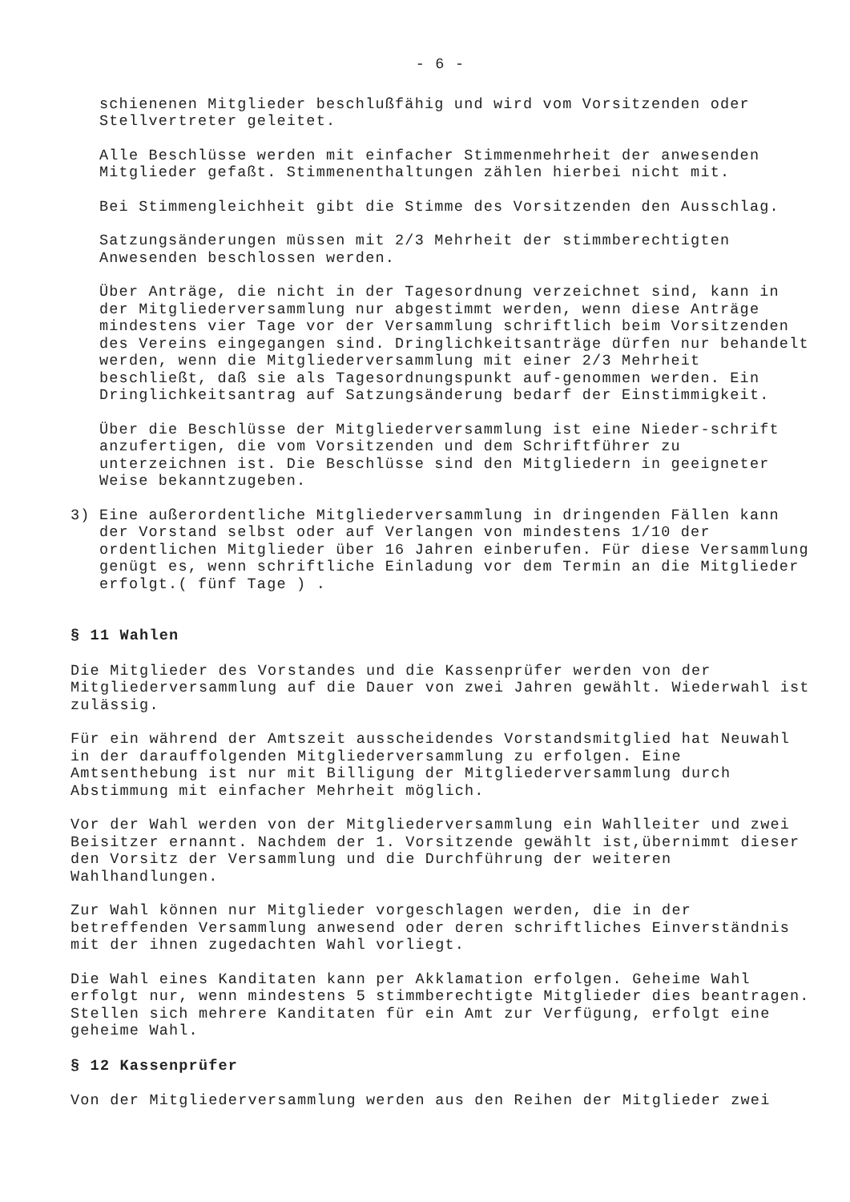- 6 -
schienenen Mitglieder beschlußfähig und wird vom Vorsitzenden oder Stellvertreter geleitet.
Alle Beschlüsse werden mit einfacher Stimmenmehrheit der anwesenden Mitglieder gefaßt. Stimmenenthaltungen zählen hierbei nicht mit.
Bei Stimmengleichheit gibt die Stimme des Vorsitzenden den Ausschlag.
Satzungsänderungen müssen mit 2/3 Mehrheit der stimmberechtigten Anwesenden beschlossen werden.
Über Anträge, die nicht in der Tagesordnung verzeichnet sind, kann in der Mitgliederversammlung nur abgestimmt werden, wenn diese Anträge mindestens vier Tage vor der Versammlung schriftlich beim Vorsitzenden des Vereins eingegangen sind. Dringlichkeitsanträge dürfen nur behandelt werden, wenn die Mitgliederversammlung mit einer 2/3 Mehrheit beschließt, daß sie als Tagesordnungspunkt auf-genommen werden. Ein Dringlichkeitsantrag auf Satzungsänderung bedarf der Einstimmigkeit.
Über die Beschlüsse der Mitgliederversammlung ist eine Nieder-schrift anzufertigen, die vom Vorsitzenden und dem Schriftführer zu unterzeichnen ist. Die Beschlüsse sind den Mitgliedern in geeigneter Weise bekanntzugeben.
3) Eine außerordentliche Mitgliederversammlung in dringenden Fällen kann der Vorstand selbst oder auf Verlangen von mindestens 1/10 der ordentlichen Mitglieder über 16 Jahren einberufen. Für diese Versammlung genügt es, wenn schriftliche Einladung vor dem Termin an die Mitglieder erfolgt.( fünf Tage ) .
§ 11 Wahlen
Die Mitglieder des Vorstandes und die Kassenprüfer werden von der Mitgliederversammlung auf die Dauer von zwei Jahren gewählt. Wiederwahl ist zulässig.
Für ein während der Amtszeit ausscheidendes Vorstandsmitglied hat Neuwahl in der darauffolgenden Mitgliederversammlung zu erfolgen. Eine Amtsenthebung ist nur mit Billigung der Mitgliederversammlung durch Abstimmung mit einfacher Mehrheit möglich.
Vor der Wahl werden von der Mitgliederversammlung ein Wahlleiter und zwei Beisitzer ernannt. Nachdem der 1. Vorsitzende gewählt ist,übernimmt dieser den Vorsitz der Versammlung und die Durchführung der weiteren Wahlhandlungen.
Zur Wahl können nur Mitglieder vorgeschlagen werden, die in der betreffenden Versammlung anwesend oder deren schriftliches Einverständnis mit der ihnen zugedachten Wahl vorliegt.
Die Wahl eines Kanditaten kann per Akklamation erfolgen. Geheime Wahl erfolgt nur, wenn mindestens 5 stimmberechtigte Mitglieder dies beantragen. Stellen sich mehrere Kanditaten für ein Amt zur Verfügung, erfolgt eine geheime Wahl.
§ 12 Kassenprüfer
Von der Mitgliederversammlung werden aus den Reihen der Mitglieder zwei